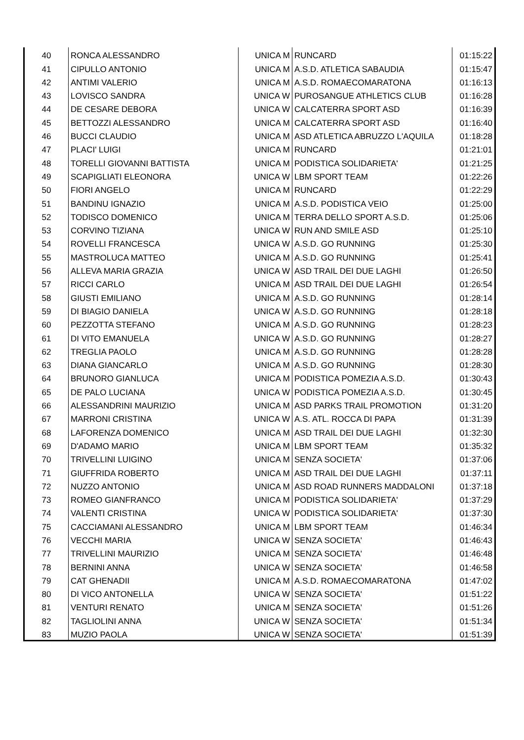| 40 | RONCA ALESSANDRO | UNICA M | RUNCARD | 01:15:22 |
| 41 | CIPULLO ANTONIO | UNICA M | A.S.D. ATLETICA SABAUDIA | 01:15:47 |
| 42 | ANTIMI VALERIO | UNICA M | A.S.D. ROMAECOMARATONA | 01:16:13 |
| 43 | LOVISCO SANDRA | UNICA W | PUROSANGUE ATHLETICS CLUB | 01:16:28 |
| 44 | DE CESARE DEBORA | UNICA W | CALCATERRA SPORT ASD | 01:16:39 |
| 45 | BETTOZZI ALESSANDRO | UNICA M | CALCATERRA SPORT ASD | 01:16:40 |
| 46 | BUCCI CLAUDIO | UNICA M | ASD ATLETICA ABRUZZO L'AQUILA | 01:18:28 |
| 47 | PLACI' LUIGI | UNICA M | RUNCARD | 01:21:01 |
| 48 | TORELLI GIOVANNI BATTISTA | UNICA M | PODISTICA SOLIDARIETA' | 01:21:25 |
| 49 | SCAPIGLIATI ELEONORA | UNICA W | LBM SPORT TEAM | 01:22:26 |
| 50 | FIORI ANGELO | UNICA M | RUNCARD | 01:22:29 |
| 51 | BANDINU IGNAZIO | UNICA M | A.S.D. PODISTICA VEIO | 01:25:00 |
| 52 | TODISCO DOMENICO | UNICA M | TERRA DELLO SPORT A.S.D. | 01:25:06 |
| 53 | CORVINO TIZIANA | UNICA W | RUN AND SMILE ASD | 01:25:10 |
| 54 | ROVELLI FRANCESCA | UNICA W | A.S.D. GO RUNNING | 01:25:30 |
| 55 | MASTROLUCA MATTEO | UNICA M | A.S.D. GO RUNNING | 01:25:41 |
| 56 | ALLEVA MARIA GRAZIA | UNICA W | ASD TRAIL DEI DUE LAGHI | 01:26:50 |
| 57 | RICCI CARLO | UNICA M | ASD TRAIL DEI DUE LAGHI | 01:26:54 |
| 58 | GIUSTI EMILIANO | UNICA M | A.S.D. GO RUNNING | 01:28:14 |
| 59 | DI BIAGIO DANIELA | UNICA W | A.S.D. GO RUNNING | 01:28:18 |
| 60 | PEZZOTTA STEFANO | UNICA M | A.S.D. GO RUNNING | 01:28:23 |
| 61 | DI VITO EMANUELA | UNICA W | A.S.D. GO RUNNING | 01:28:27 |
| 62 | TREGLIA PAOLO | UNICA M | A.S.D. GO RUNNING | 01:28:28 |
| 63 | DIANA GIANCARLO | UNICA M | A.S.D. GO RUNNING | 01:28:30 |
| 64 | BRUNORO GIANLUCA | UNICA M | PODISTICA POMEZIA A.S.D. | 01:30:43 |
| 65 | DE PALO LUCIANA | UNICA W | PODISTICA POMEZIA A.S.D. | 01:30:45 |
| 66 | ALESSANDRINI MAURIZIO | UNICA M | ASD PARKS TRAIL PROMOTION | 01:31:20 |
| 67 | MARRONI CRISTINA | UNICA W | A.S. ATL. ROCCA DI PAPA | 01:31:39 |
| 68 | LAFORENZA DOMENICO | UNICA M | ASD TRAIL DEI DUE LAGHI | 01:32:30 |
| 69 | D'ADAMO MARIO | UNICA M | LBM SPORT TEAM | 01:35:32 |
| 70 | TRIVELLINI LUIGINO | UNICA M | SENZA SOCIETA' | 01:37:06 |
| 71 | GIUFFRIDA ROBERTO | UNICA M | ASD TRAIL DEI DUE LAGHI | 01:37:11 |
| 72 | NUZZO ANTONIO | UNICA M | ASD ROAD RUNNERS MADDALONI | 01:37:18 |
| 73 | ROMEO GIANFRANCO | UNICA M | PODISTICA SOLIDARIETA' | 01:37:29 |
| 74 | VALENTI CRISTINA | UNICA W | PODISTICA SOLIDARIETA' | 01:37:30 |
| 75 | CACCIAMANI ALESSANDRO | UNICA M | LBM SPORT TEAM | 01:46:34 |
| 76 | VECCHI MARIA | UNICA W | SENZA SOCIETA' | 01:46:43 |
| 77 | TRIVELLINI MAURIZIO | UNICA M | SENZA SOCIETA' | 01:46:48 |
| 78 | BERNINI ANNA | UNICA W | SENZA SOCIETA' | 01:46:58 |
| 79 | CAT GHENADII | UNICA M | A.S.D. ROMAECOMARATONA | 01:47:02 |
| 80 | DI VICO ANTONELLA | UNICA W | SENZA SOCIETA' | 01:51:22 |
| 81 | VENTURI RENATO | UNICA M | SENZA SOCIETA' | 01:51:26 |
| 82 | TAGLIOLINI ANNA | UNICA W | SENZA SOCIETA' | 01:51:34 |
| 83 | MUZIO PAOLA | UNICA W | SENZA SOCIETA' | 01:51:39 |